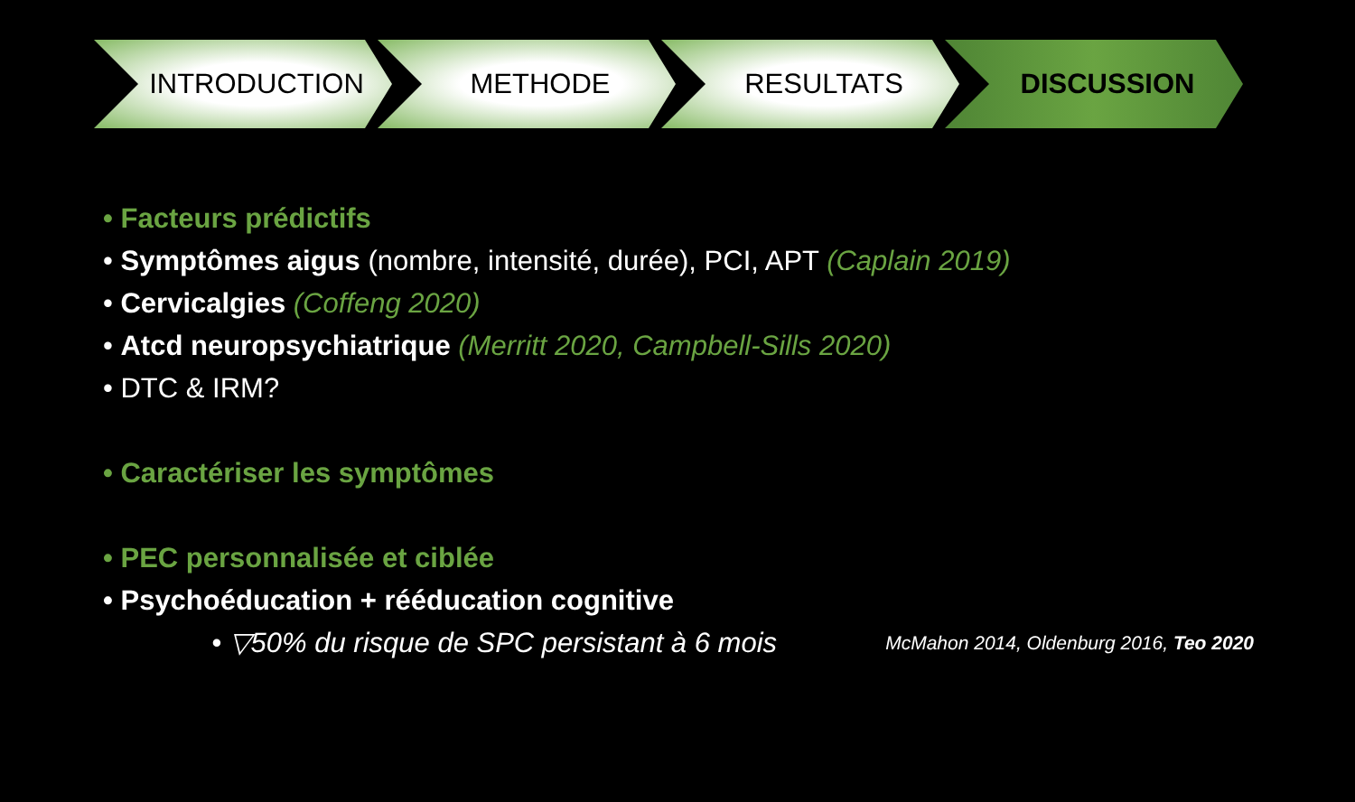INTRODUCTION METHODE RESULTATS DISCUSSION
• Facteurs prédictifs
• Symptômes aigus (nombre, intensité, durée), PCI, APT (Caplain 2019)
• Cervicalgies (Coffeng 2020)
• Atcd neuropsychiatrique (Merritt 2020, Campbell-Sills 2020)
• DTC & IRM?
• Caractériser les symptômes
• PEC personnalisée et ciblée
• Psychoéducation + rééducation cognitive
• ▽50% du risque de SPC persistant à 6 mois McMahon 2014, Oldenburg 2016, Teo 2020